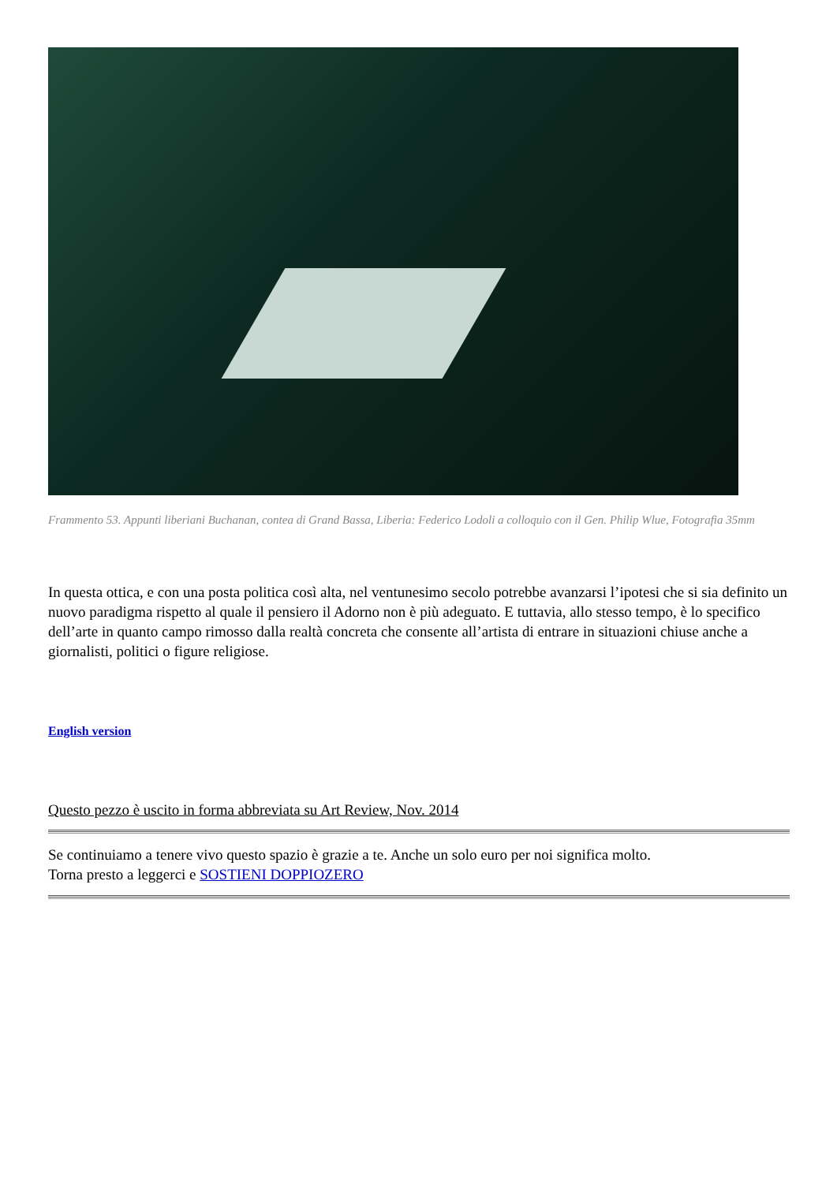Frammento 53. Appunti liberiani Buchanan, contea di Grand Bassa, Liberia: Federico Lodoli a colloquio con il Gen. Philip Wlue, Fotografia 35mm
In questa ottica, e con una posta politica così alta, nel ventunesimo secolo potrebbe avanzarsi l’ipotesi che si sia definito un nuovo paradigma rispetto al quale il pensiero il Adorno non è più adeguato. E tuttavia, allo stesso tempo, è lo specifico dell’arte in quanto campo rimosso dalla realtà concreta che consente all’artista di entrare in situazioni chiuse anche a giornalisti, politici o figure religiose.
English version
Questo pezzo è uscito in forma abbreviata su Art Review, Nov. 2014
Se continuiamo a tenere vivo questo spazio è grazie a te. Anche un solo euro per noi significa molto.
Torna presto a leggerci e SOSTIENI DOPPIOZERO